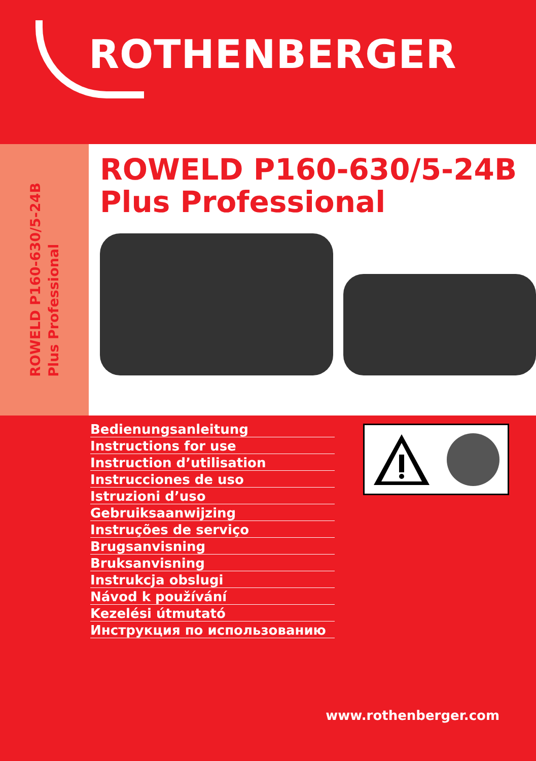ROTHENBERGER
ROWELD P160-630/5-24B
Plus Professional
ROWELD P160-630/5-24B
Plus Professional
Bedienungsanleitung
Instructions for use
Instruction d’utilisation
Instrucciones de uso
Istruzioni d’uso
Gebruiksaanwijzing
Instruções de serviço
Brugsanvisning
Bruksanvisning
Instrukcja obslugi
Návod k používání
Kezelési útmutató
Инструкция по использованию
www.rothenberger.com